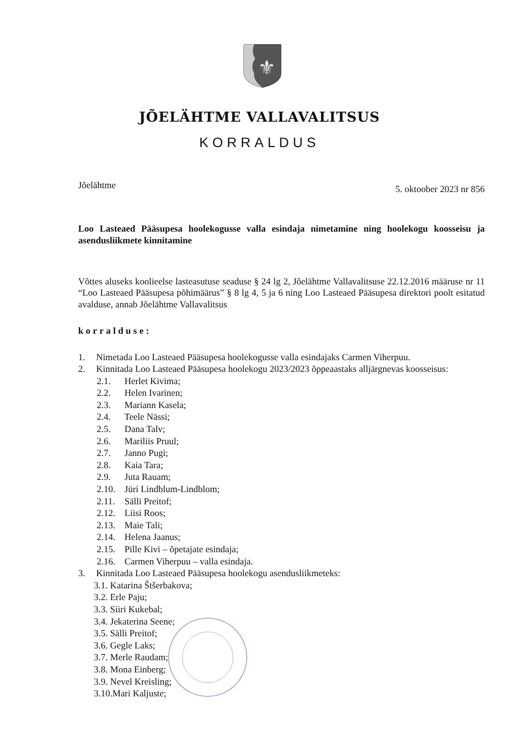⚜
JÕELÄHTME VALLAVALITSUS
KORRALDUS
Jõelähtme 5. oktoober 2023 nr 856
Loo Lasteaed Pääsupesa hoolekogusse valla esindaja nimetamine ning hoolekogu koosseisu ja asendusliikmete kinnitamine
Võttes aluseks koolieelse lasteasutuse seaduse § 24 lg 2, Jõelähtme Vallavalitsuse 22.12.2016 määruse nr 11 “Loo Lasteaed Pääsupesa põhimäärus” § 8 lg 4, 5 ja 6 ning Loo Lasteaed Pääsupesa direktori poolt esitatud avalduse, annab Jõelähtme Vallavalitsus
korralduse:
1. Nimetada Loo Lasteaed Pääsupesa hoolekogusse valla esindajaks Carmen Viherpuu.
2. Kinnitada Loo Lasteaed Pääsupesa hoolekogu 2023/2023 õppeaastaks alljärgnevas koosseisus:
2.1. Herlet Kivima;
2.2. Helen Ivarinen;
2.3. Mariann Kasela;
2.4. Teele Nässi;
2.5. Dana Talv;
2.6. Mariliis Pruul;
2.7. Janno Pugi;
2.8. Kaia Tara;
2.9. Juta Rauam;
2.10. Jüri Lindblum-Lindblom;
2.11. Sälli Preitof;
2.12. Liisi Roos;
2.13. Maie Tali;
2.14. Helena Jaanus;
2.15. Pille Kivi – õpetajate esindaja;
2.16. Carmen Viherpuu – valla esindaja.
3. Kinnitada Loo Lasteaed Pääsupesa hoolekogu asendusliikmeteks:
3.1. Katarina Štšerbakova;
3.2. Erle Paju;
3.3. Siiri Kukebal;
3.4. Jekaterina Seene;
3.5. Sälli Preitof;
3.6. Gegle Laks;
3.7. Merle Raudam;
3.8. Mona Einberg;
3.9. Nevel Kreisling;
3.10.Mari Kaljuste;